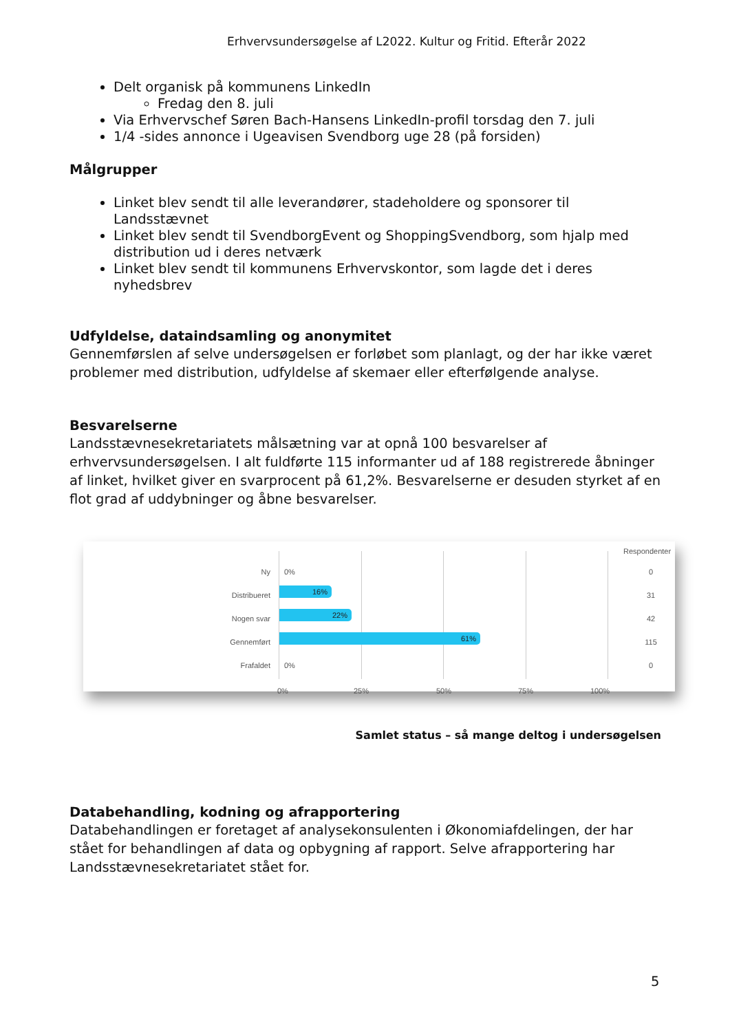Erhvervsundersøgelse af L2022. Kultur og Fritid. Efterår 2022
Delt organisk på kommunens LinkedIn
Fredag den 8. juli
Via Erhvervschef Søren Bach-Hansens LinkedIn-profil torsdag den 7. juli
1/4 -sides annonce i Ugeavisen Svendborg uge 28 (på forsiden)
Målgrupper
Linket blev sendt til alle leverandører, stadeholdere og sponsorer til Landsstævnet
Linket blev sendt til SvendborgEvent og ShoppingSvendborg, som hjalp med distribution ud i deres netværk
Linket blev sendt til kommunens Erhvervskontor, som lagde det i deres nyhedsbrev
Udfyldelse, dataindsamling og anonymitet
Gennemførslen af selve undersøgelsen er forløbet som planlagt, og der har ikke været problemer med distribution, udfyldelse af skemaer eller efterfølgende analyse.
Besvarelserne
Landsstævnesekretariatets målsætning var at opnå 100 besvarelser af erhvervsundersøgelsen. I alt fuldførte 115 informanter ud af 188 registrerede åbninger af linket, hvilket giver en svarprocent på 61,2%. Besvarelserne er desuden styrket af en flot grad af uddybninger og åbne besvarelser.
Respondenter
Ny 0% 0
Distribueret 16% 31
Nogen svar 22% 42
Gennemført 61% 115
Frafaldet 0% 0
0% 25% 50% 75% 100%
Samlet status – så mange deltog i undersøgelsen
Databehandling, kodning og afrapportering
Databehandlingen er foretaget af analysekonsulenten i Økonomiafdelingen, der har stået for behandlingen af data og opbygning af rapport. Selve afrapportering har Landsstævnesekretariatet stået for.
5